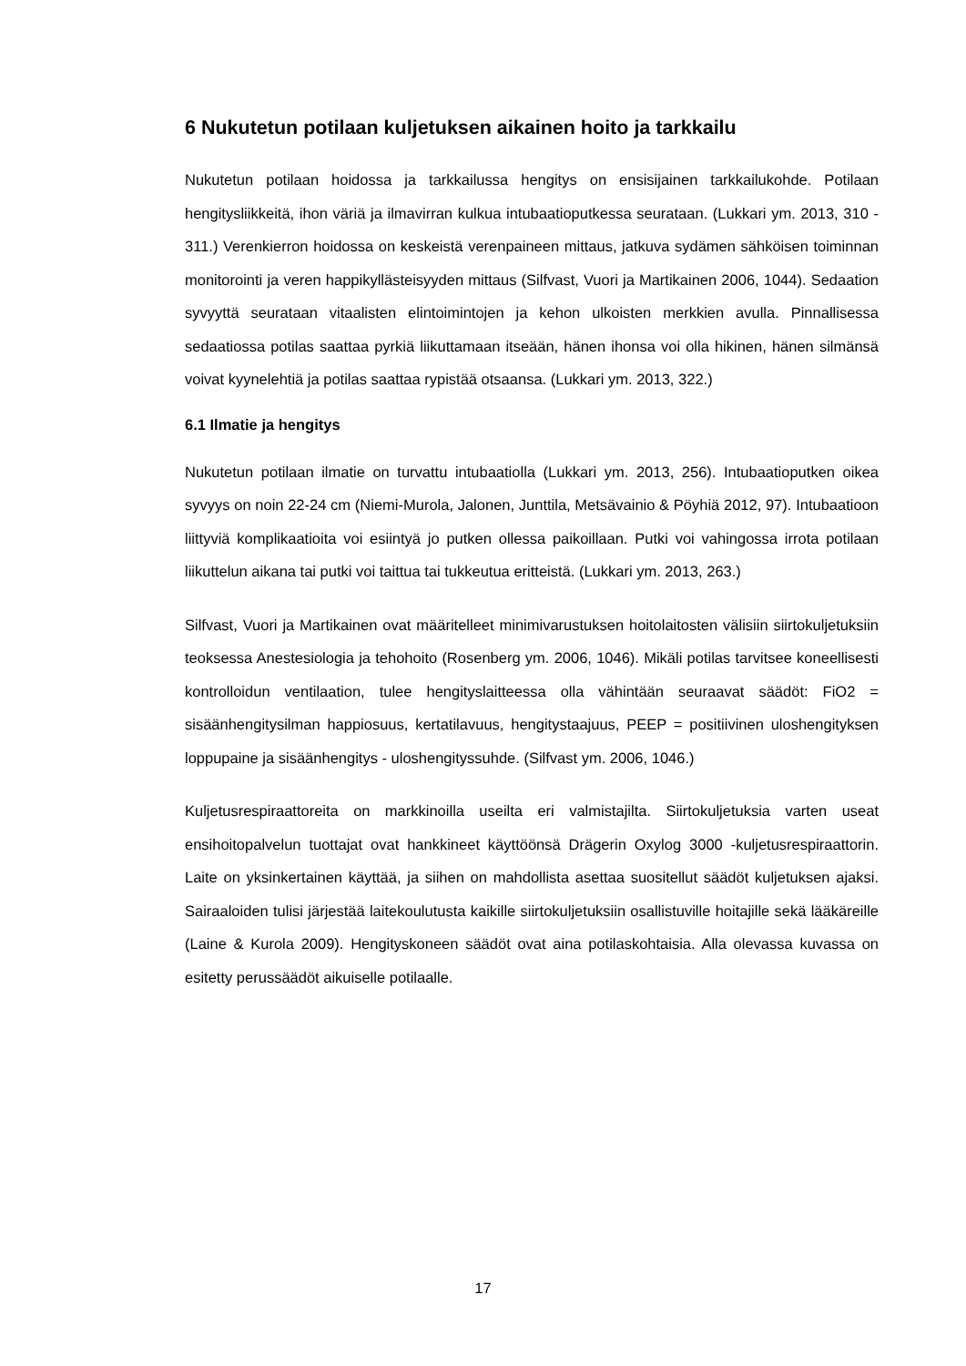6 Nukutetun potilaan kuljetuksen aikainen hoito ja tarkkailu
Nukutetun potilaan hoidossa ja tarkkailussa hengitys on ensisijainen tarkkailukohde. Potilaan hengitysliikkeitä, ihon väriä ja ilmavirran kulkua intubaatioputkessa seurataan. (Lukkari ym. 2013, 310 - 311.) Verenkierron hoidossa on keskeistä verenpaineen mittaus, jatkuva sydämen sähköisen toiminnan monitorointi ja veren happikyllästeisyyden mittaus (Silfvast, Vuori ja Martikainen 2006, 1044). Sedaation syvyyttä seurataan vitaalisten elintoimintojen ja kehon ulkoisten merkkien avulla. Pinnallisessa sedaatiossa potilas saattaa pyrkiä liikuttamaan itseään, hänen ihonsa voi olla hikinen, hänen silmänsä voivat kyynelehtiä ja potilas saattaa rypistää otsaansa. (Lukkari ym. 2013, 322.)
6.1 Ilmatie ja hengitys
Nukutetun potilaan ilmatie on turvattu intubaatiolla (Lukkari ym. 2013, 256). Intubaatioputken oikea syvyys on noin 22-24 cm (Niemi-Murola, Jalonen, Junttila, Metsävainio & Pöyhiä 2012, 97). Intubaatioon liittyviä komplikaatioita voi esiintyä jo putken ollessa paikoillaan. Putki voi vahingossa irrota potilaan liikuttelun aikana tai putki voi taittua tai tukkeutua eritteistä. (Lukkari ym. 2013, 263.)
Silfvast, Vuori ja Martikainen ovat määritelleet minimivarustuksen hoitolaitosten välisiin siirtokuljetuksiin teoksessa Anestesiologia ja tehohoito (Rosenberg ym. 2006, 1046). Mikäli potilas tarvitsee koneellisesti kontrolloidun ventilaation, tulee hengityslaitteessa olla vähintään seuraavat säädöt: FiO2 = sisäänhengitysilman happiosuus, kertatilavuus, hengitystaajuus, PEEP = positiivinen uloshengityksen loppupaine ja sisäänhengitys - uloshengityssuhde. (Silfvast ym. 2006, 1046.)
Kuljetusrespiraattoreita on markkinoilla useilta eri valmistajilta. Siirtokuljetuksia varten useat ensihoitopalvelun tuottajat ovat hankkineet käyttöönsä Drägerin Oxylog 3000 -kuljetusrespiraattorin. Laite on yksinkertainen käyttää, ja siihen on mahdollista asettaa suositellut säädöt kuljetuksen ajaksi. Sairaaloiden tulisi järjestää laitekoulutusta kaikille siirtokuljetuksiin osallistuville hoitajille sekä lääkäreille (Laine & Kurola 2009). Hengityskoneen säädöt ovat aina potilaskohtaisia. Alla olevassa kuvassa on esitetty perussäädöt aikuiselle potilaalle.
17